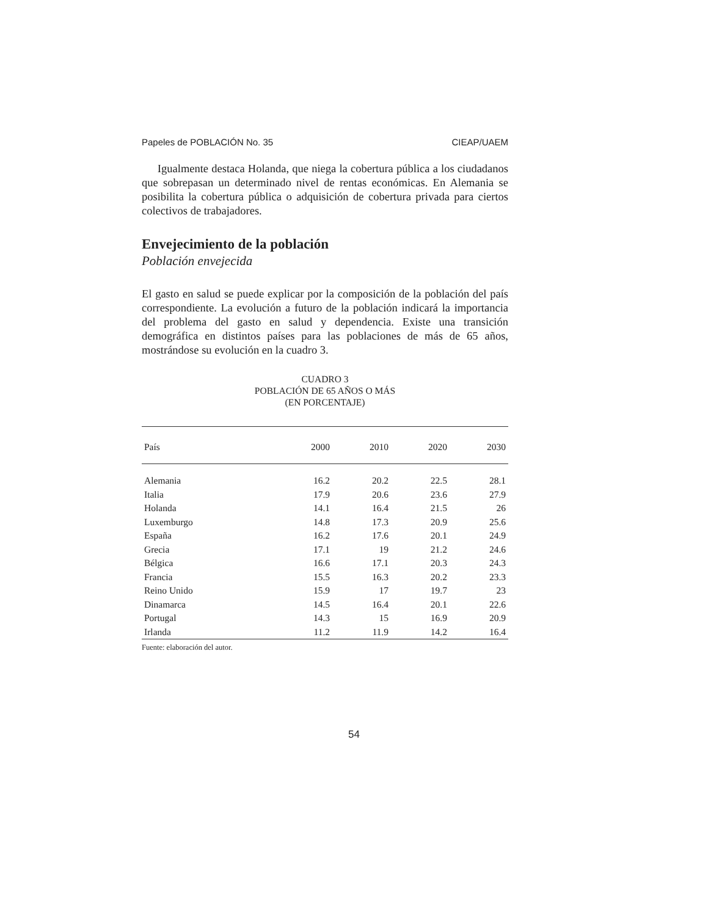Papeles de POBLACIÓN No. 35 CIEAP/UAEM
Igualmente destaca Holanda, que niega la cobertura pública a los ciudadanos que sobrepasan un determinado nivel de rentas económicas. En Alemania se posibilita la cobertura pública o adquisición de cobertura privada para ciertos colectivos de trabajadores.
Envejecimiento de la población
Población envejecida
El gasto en salud se puede explicar por la composición de la población del país correspondiente. La evolución a futuro de la población indicará la importancia del problema del gasto en salud y dependencia. Existe una transición demográfica en distintos países para las poblaciones de más de 65 años, mostrándose su evolución en la cuadro 3.
CUADRO 3
POBLACIÓN DE 65 AÑOS O MÁS
(EN PORCENTAJE)
| País | 2000 | 2010 | 2020 | 2030 |
| --- | --- | --- | --- | --- |
| Alemania | 16.2 | 20.2 | 22.5 | 28.1 |
| Italia | 17.9 | 20.6 | 23.6 | 27.9 |
| Holanda | 14.1 | 16.4 | 21.5 | 26 |
| Luxemburgo | 14.8 | 17.3 | 20.9 | 25.6 |
| España | 16.2 | 17.6 | 20.1 | 24.9 |
| Grecia | 17.1 | 19 | 21.2 | 24.6 |
| Bélgica | 16.6 | 17.1 | 20.3 | 24.3 |
| Francia | 15.5 | 16.3 | 20.2 | 23.3 |
| Reino Unido | 15.9 | 17 | 19.7 | 23 |
| Dinamarca | 14.5 | 16.4 | 20.1 | 22.6 |
| Portugal | 14.3 | 15 | 16.9 | 20.9 |
| Irlanda | 11.2 | 11.9 | 14.2 | 16.4 |
Fuente: elaboración del autor.
54